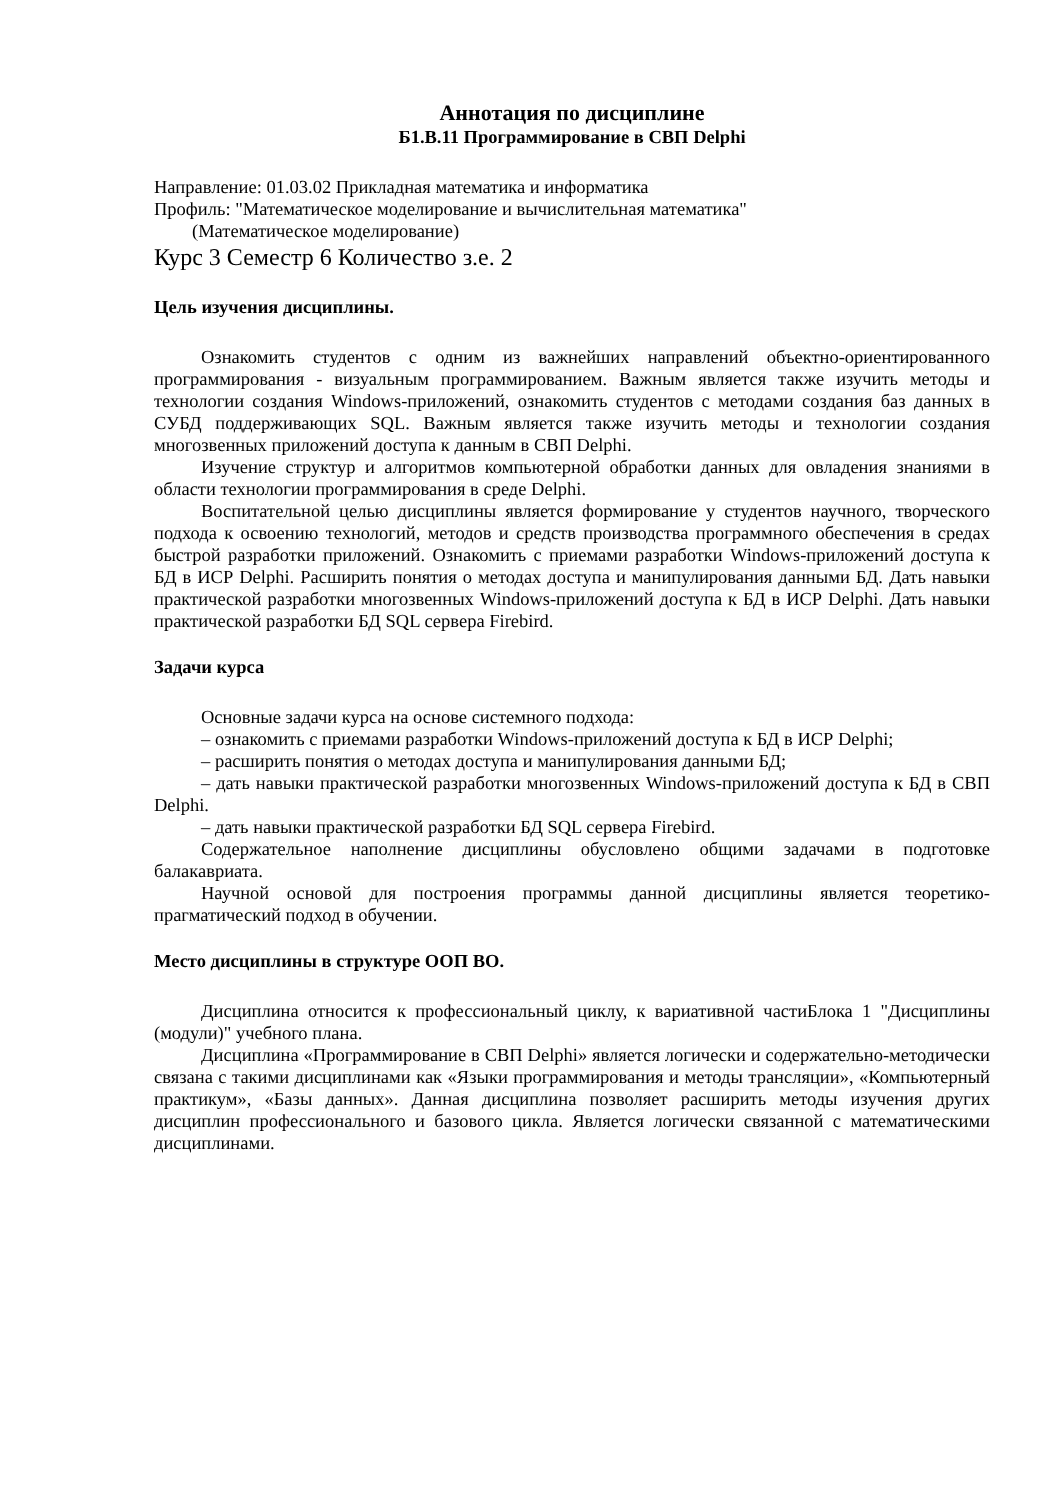Аннотация по дисциплине
Б1.В.11 Программирование в СВП Delphi
Направление: 01.03.02 Прикладная математика и информатика
Профиль: "Математическое моделирование и вычислительная математика"
(Математическое моделирование)
Курс 3 Семестр 6 Количество з.е. 2
Цель изучения дисциплины.
Ознакомить студентов с одним из важнейших направлений объектно-ориентированного программирования - визуальным программированием. Важным является также изучить методы и технологии создания Windows-приложений, ознакомить студентов с методами создания баз данных в СУБД поддерживающих SQL. Важным является также изучить методы и технологии создания многозвенных приложений доступа к данным в СВП Delphi.
Изучение структур и алгоритмов компьютерной обработки данных для овладения знаниями в области технологии программирования в среде Delphi.
Воспитательной целью дисциплины является формирование у студентов научного, творческого подхода к освоению технологий, методов и средств производства программного обеспечения в средах быстрой разработки приложений. Ознакомить с приемами разработки Windows-приложений доступа к БД в ИСР Delphi. Расширить понятия о методах доступа и манипулирования данными БД. Дать навыки практической разработки многозвенных Windows-приложений доступа к БД в ИСР Delphi. Дать навыки практической разработки БД SQL сервера Firebird.
Задачи курса
Основные задачи курса на основе системного подхода:
– ознакомить с приемами разработки Windows-приложений доступа к БД в ИСР Delphi;
– расширить понятия о методах доступа и манипулирования данными БД;
– дать навыки практической разработки многозвенных Windows-приложений доступа к БД в СВП Delphi.
– дать навыки практической разработки БД SQL сервера Firebird.
Содержательное наполнение дисциплины обусловлено общими задачами в подготовке балакавриата.
Научной основой для построения программы данной дисциплины является теоретико-прагматический подход в обучении.
Место дисциплины в структуре ООП ВО.
Дисциплина относится к профессиональный циклу, к вариативной частиБлока 1 "Дисциплины (модули)" учебного плана.
Дисциплина «Программирование в СВП Delphi» является логически и содержательно-методически связана с такими дисциплинами как «Языки программирования и методы трансляции», «Компьютерный практикум», «Базы данных». Данная дисциплина позволяет расширить методы изучения других дисциплин профессионального и базового цикла. Является логически связанной с математическими дисциплинами.